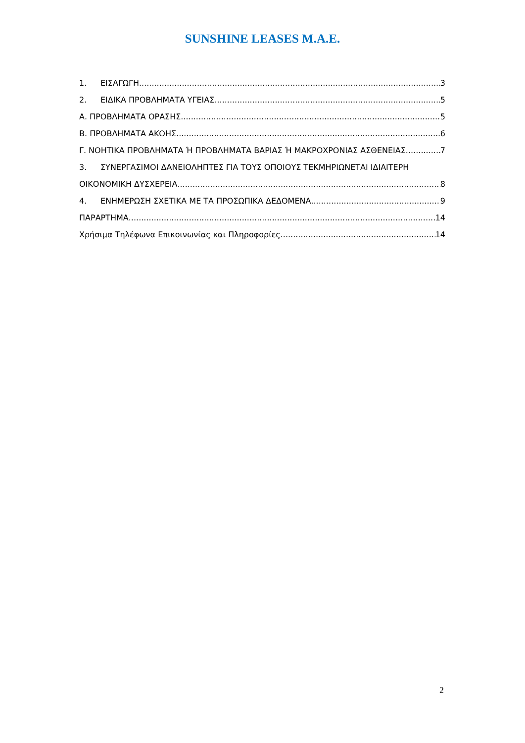SUNSHINE LEASES M.A.E.
1. ΕΙΣΑΓΩΓΗ 3
2. ΕΙΔΙΚΑ ΠΡΟΒΛΗΜΑΤΑ ΥΓΕΙΑΣ 5
Α. ΠΡΟΒΛΗΜΑΤΑ ΟΡΑΣΗΣ 5
Β. ΠΡΟΒΛΗΜΑΤΑ ΑΚΟΗΣ 6
Γ. ΝΟΗΤΙΚΑ ΠΡΟΒΛΗΜΑΤΑ Ή ΠΡΟΒΛΗΜΑΤΑ ΒΑΡΙΑΣ Ή ΜΑΚΡΟΧΡΟΝΙΑΣ ΑΣΘΕΝΕΙΑΣ 7
3. ΣΥΝΕΡΓΑΣΙΜΟΙ ΔΑΝΕΙΟΛΗΠΤΕΣ ΓΙΑ ΤΟΥΣ ΟΠΟΙΟΥΣ ΤΕΚΜΗΡΙΩΝΕΤΑΙ ΙΔΙΑΙΤΕΡΗ
ΟΙΚΟΝΟΜΙΚΗ ΔΥΣΧΕΡΕΙΑ 8
4. ΕΝΗΜΕΡΩΣΗ ΣΧΕΤΙΚΑ ΜΕ ΤΑ ΠΡΟΣΩΠΙΚΑ ΔΕΔΟΜΕΝΑ 9
ΠΑΡΑΡΤΗΜΑ 14
Χρήσιμα Τηλέφωνα Επικοινωνίας και Πληροφορίες 14
2